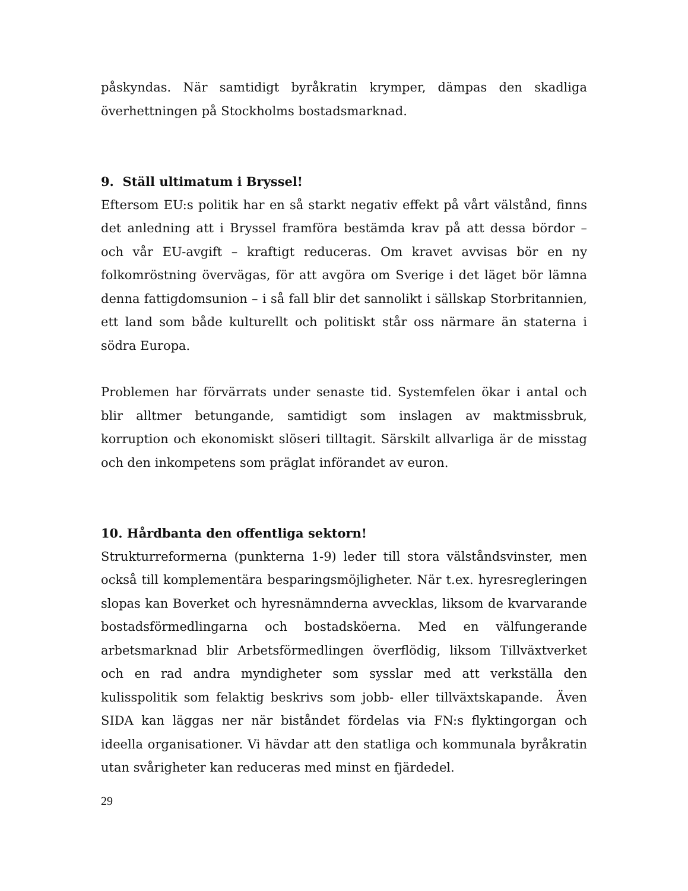påskyndas. När samtidigt byråkratin krymper, dämpas den skadliga överhettningen på Stockholms bostadsmarknad.
9. Ställ ultimatum i Bryssel!
Eftersom EU:s politik har en så starkt negativ effekt på vårt välstånd, finns det anledning att i Bryssel framföra bestämda krav på att dessa bördor – och vår EU-avgift – kraftigt reduceras. Om kravet avvisas bör en ny folkomröstning övervägas, för att avgöra om Sverige i det läget bör lämna denna fattigdomsunion – i så fall blir det sannolikt i sällskap Storbritannien, ett land som både kulturellt och politiskt står oss närmare än staterna i södra Europa.
Problemen har förvärrats under senaste tid. Systemfelen ökar i antal och blir alltmer betungande, samtidigt som inslagen av maktmissbruk, korruption och ekonomiskt slöseri tilltagit. Särskilt allvarliga är de misstag och den inkompetens som präglat införandet av euron.
10. Hårdbanta den offentliga sektorn!
Strukturreformerna (punkterna 1-9) leder till stora välståndsvinster, men också till komplementära besparingsmöjligheter. När t.ex. hyresregleringen slopas kan Boverket och hyresnämnderna avvecklas, liksom de kvarvarande bostadsförmedlingarna och bostadsköerna. Med en välfungerande arbetsmarknad blir Arbetsförmedlingen överflödig, liksom Tillväxtverket och en rad andra myndigheter som sysslar med att verkställa den kulisspolitik som felaktig beskrivs som jobb- eller tillväxtskapande. Även SIDA kan läggas ner när biståndet fördelas via FN:s flyktingorgan och ideella organisationer. Vi hävdar att den statliga och kommunala byråkratin utan svårigheter kan reduceras med minst en fjärdedel.
29